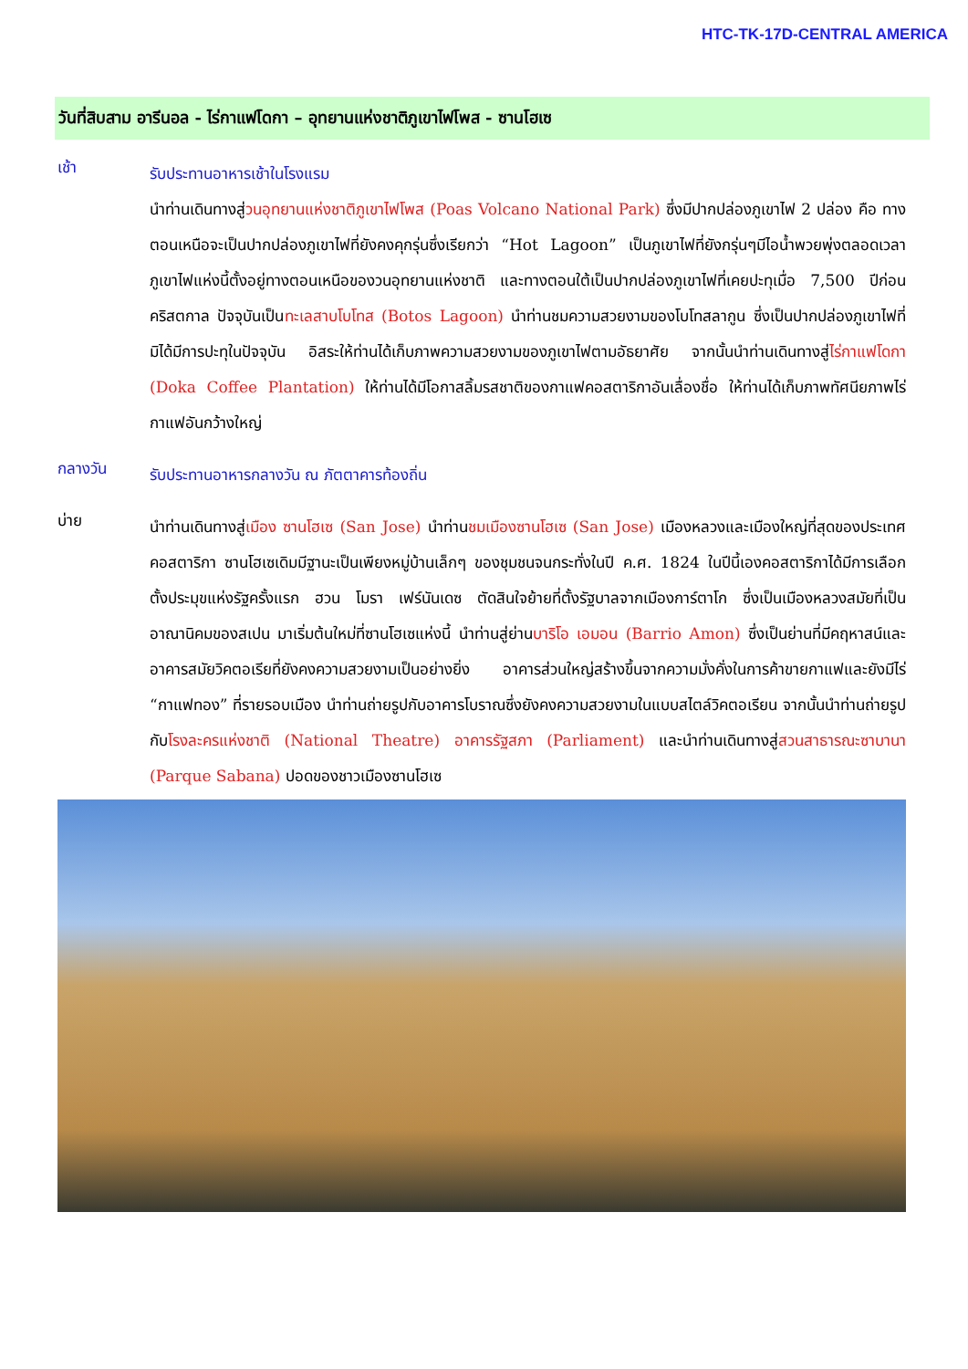HTC-TK-17D-CENTRAL AMERICA
วันที่สิบสาม อารีนอล - ไร่กาแฟโดกา – อุทยานแห่งชาติภูเขาไฟโพส - ซานโฮเซ
เช้า
รับประทานอาหารเช้าในโรงแรม
นำท่านเดินทางสู่วนอุทยานแห่งชาติภูเขาไฟโพส (Poas Volcano National Park) ซึ่งมีปากปล่องภูเขาไฟ 2 ปล่อง คือ ทางตอนเหนือจะเป็นปากปล่องภูเขาไฟที่ยังคงคุกรุ่นซึ่งเรียกว่า “Hot Lagoon” เป็นภูเขาไฟที่ยังกรุ่นๆมีไอน้ำพวยพุ่งตลอดเวลา ภูเขาไฟแห่งนี้ตั้งอยู่ทางตอนเหนือของวนอุทยานแห่งชาติ และทางตอนใต้เป็นปากปล่องภูเขาไฟที่เคยปะทุเมื่อ 7,500 ปีก่อนคริสตกาล ปัจจุบันเป็นทะเลสาบโบโทส (Botos Lagoon) นำท่านชมความสวยงามของโบโทสลากูน ซึ่งเป็นปากปล่องภูเขาไฟที่มิได้มีการปะทุในปัจจุบัน อิสระให้ท่านได้เก็บภาพความสวยงามของภูเขาไฟตามอัธยาศัย จากนั้นนำท่านเดินทางสู่ไร่กาแฟโดกา (Doka Coffee Plantation) ให้ท่านได้มีโอกาสลิ้มรสชาติของกาแฟคอสตาริกาอันเลื่องชื่อ ให้ท่านได้เก็บภาพทัศนียภาพไร่กาแฟอันกว้างใหญ่
กลางวัน
รับประทานอาหารกลางวัน ณ ภัตตาคารท้องถิ่น
บ่าย
นำท่านเดินทางสู่เมือง ซานโฮเซ (San Jose) นำท่านชมเมืองซานโฮเซ (San Jose) เมืองหลวงและเมืองใหญ่ที่สุดของประเทศคอสตาริกา ซานโฮเซเดิมมีฐานะเป็นเพียงหมู่บ้านเล็กๆ ของชุมชนจนกระทั่งในปี ค.ศ. 1824 ในปีนี้เองคอสตาริกาได้มีการเลือกตั้งประมุขแห่งรัฐครั้งแรก ฮวน โมรา เฟร์นันเดซ ตัดสินใจย้ายที่ตั้งรัฐบาลจากเมืองการ์ตาโก ซึ่งเป็นเมืองหลวงสมัยที่เป็นอาณานิคมของสเปน มาเริ่มต้นใหม่ที่ซานโฮเซแห่งนี้ นำท่านสู่ย่านบาริโอ เอมอน (Barrio Amon) ซึ่งเป็นย่านที่มีคฤหาสน์และอาคารสมัยวิคตอเรียที่ยังคงความสวยงามเป็นอย่างยิ่ง อาคารส่วนใหญ่สร้างขึ้นจากความมั่งคั่งในการค้าขายกาแฟและยังมีไร่ “กาแฟทอง” ที่รายรอบเมือง นำท่านถ่ายรูปกับอาคารโบราณซึ่งยังคงความสวยงามในแบบสไตล์วิคตอเรียน จากนั้นนำท่านถ่ายรูปกับโรงละครแห่งชาติ (National Theatre) อาคารรัฐสภา (Parliament) และนำท่านเดินทางสู่สวนสาธารณะซาบานา (Parque Sabana) ปอดของชาวเมืองซานโฮเซ